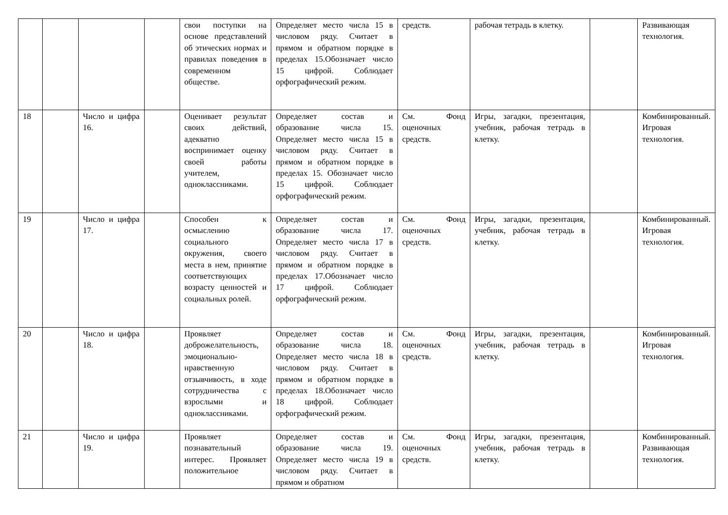| | | | | свои поступки на основе представлений об этических нормах и правилах поведения в современном обществе. | Определяет место числа 15 в числовом ряду. Считает в прямом и обратном порядке в пределах 15.Обозначает число 15 цифрой. Соблюдает орфографический режим. | средств. | рабочая тетрадь в клетку. | | Развивающая технология. |
| 18 | | Число и цифра 16. | | Оценивает результат своих действий, адекватно воспринимает оценку своей работы учителем, одноклассниками. | Определяет состав и образование числа 15. Определяет место числа 15 в числовом ряду. Считает в прямом и обратном порядке в пределах 15. Обозначает число 15 цифрой. Соблюдает орфографический режим. | См. Фонд оценочных средств. | Игры, загадки, презентация, учебник, рабочая тетрадь в клетку. | | Комбинированный. Игровая технология. |
| 19 | | Число и цифра 17. | | Способен к осмыслению социального окружения, своего места в нем, принятие соответствующих возрасту ценностей и социальных ролей. | Определяет состав и образование числа 17. Определяет место числа 17 в числовом ряду. Считает в прямом и обратном порядке в пределах 17.Обозначает число 17 цифрой. Соблюдает орфографический режим. | См. Фонд оценочных средств. | Игры, загадки, презентация, учебник, рабочая тетрадь в клетку. | | Комбинированный. Игровая технология. |
| 20 | | Число и цифра 18. | | Проявляет доброжелательность, эмоционально-нравственную отзывчивость, в ходе сотрудничества с взрослыми и одноклассниками. | Определяет состав и образование числа 18. Определяет место числа 18 в числовом ряду. Считает в прямом и обратном порядке в пределах 18.Обозначает число 18 цифрой. Соблюдает орфографический режим. | См. Фонд оценочных средств. | Игры, загадки, презентация, учебник, рабочая тетрадь в клетку. | | Комбинированный. Игровая технология. |
| 21 | | Число и цифра 19. | | Проявляет познавательный интерес. Проявляет положительное | Определяет состав и образование числа 19. Определяет место числа 19 в числовом ряду. Считает в прямом и обратном | См. Фонд оценочных средств. | Игры, загадки, презентация, учебник, рабочая тетрадь в клетку. | | Комбинированный. Развивающая технология. |